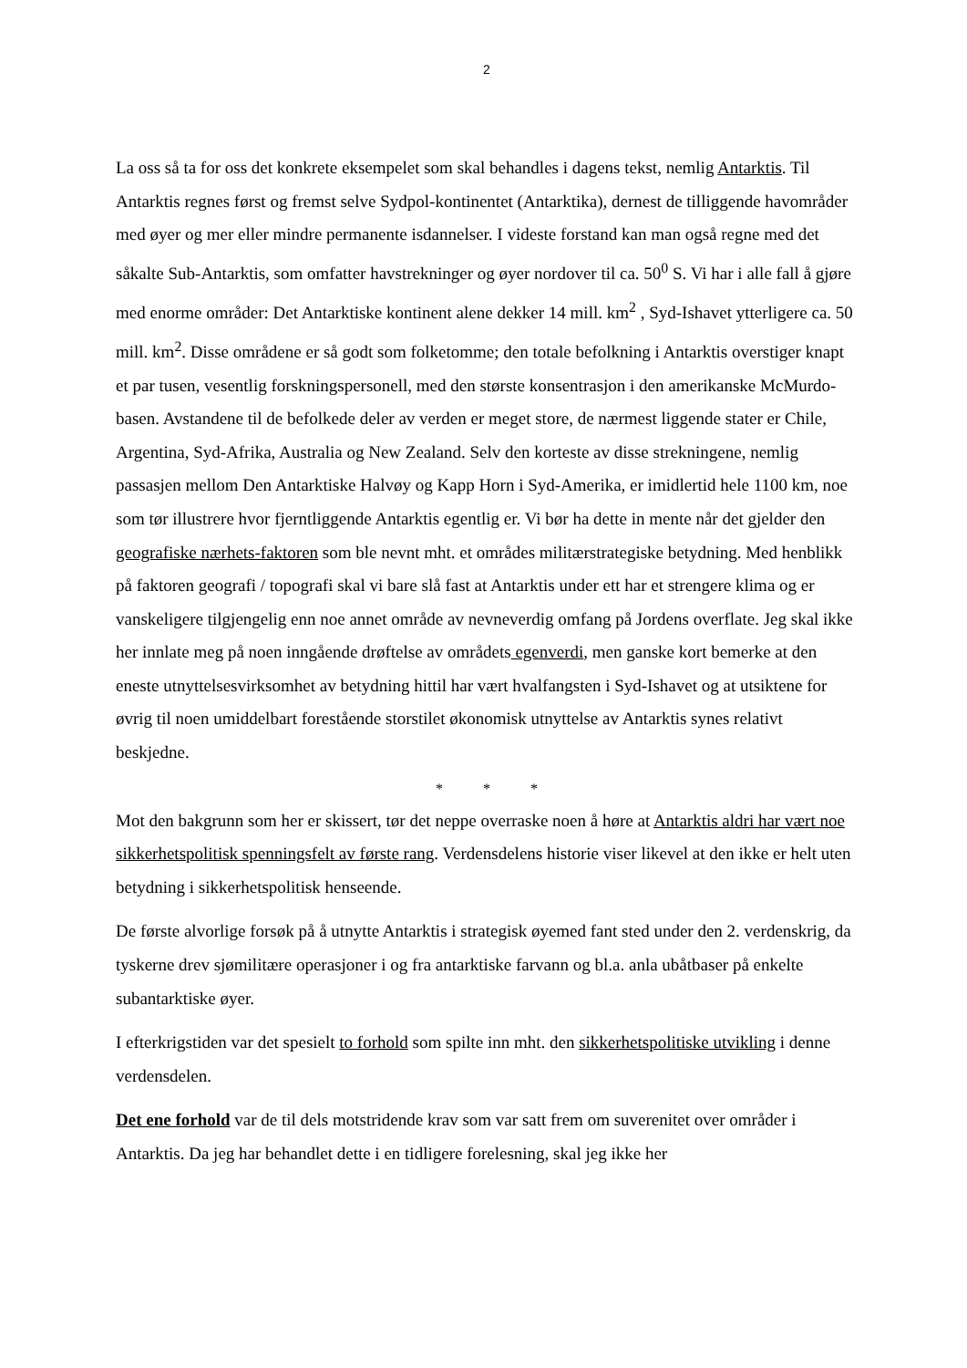2
La oss så ta for oss det konkrete eksempelet som skal behandles i dagens tekst, nemlig Antarktis. Til Antarktis regnes først og fremst selve Sydpol-kontinentet (Antarktika), dernest de tilliggende havområder med øyer og mer eller mindre permanente isdannelser. I videste forstand kan man også regne med det såkalte Sub-Antarktis, som omfatter havstrekninger og øyer nordover til ca. 50<sup>0</sup> S. Vi har i alle fall å gjøre med enorme områder: Det Antarktiske kontinent alene dekker 14 mill. km<sup>2</sup> , Syd-Ishavet ytterligere ca. 50 mill. km<sup>2</sup>. Disse områdene er så godt som folketomme; den totale befolkning i Antarktis overstiger knapt et par tusen, vesentlig forskningspersonell, med den største konsentrasjon i den amerikanske McMurdo-basen. Avstandene til de befolkede deler av verden er meget store, de nærmest liggende stater er Chile, Argentina, Syd-Afrika, Australia og New Zealand. Selv den korteste av disse strekningene, nemlig passasjen mellom Den Antarktiske Halvøy og Kapp Horn i Syd-Amerika, er imidlertid hele 1100 km, noe som tør illustrere hvor fjerntliggende Antarktis egentlig er. Vi bør ha dette in mente når det gjelder den geografiske nærhets-faktoren som ble nevnt mht. et områdes militærstrategiske betydning. Med henblikk på faktoren geografi / topografi skal vi bare slå fast at Antarktis under ett har et strengere klima og er vanskeligere tilgjengelig enn noe annet område av nevneverdig omfang på Jordens overflate. Jeg skal ikke her innlate meg på noen inngående drøftelse av områdets egenverdi, men ganske kort bemerke at den eneste utnyttelsesvirksomhet av betydning hittil har vært hvalfangsten i Syd-Ishavet og at utsiktene for øvrig til noen umiddelbart forestående storstilet økonomisk utnyttelse av Antarktis synes relativt beskjedne.
* * *
Mot den bakgrunn som her er skissert, tør det neppe overraske noen å høre at Antarktis aldri har vært noe sikkerhetspolitisk spenningsfelt av første rang. Verdensdelens historie viser likevel at den ikke er helt uten betydning i sikkerhetspolitisk henseende.
De første alvorlige forsøk på å utnytte Antarktis i strategisk øyemed fant sted under den 2. verdenskrig, da tyskerne drev sjømilitære operasjoner i og fra antarktiske farvann og bl.a. anla ubåtbaser på enkelte subantarktiske øyer.
I efterkrigstiden var det spesielt to forhold som spilte inn mht. den sikkerhetspolitiske utvikling i denne verdensdelen.
Det ene forhold var de til dels motstridende krav som var satt frem om suverenitet over områder i Antarktis. Da jeg har behandlet dette i en tidligere forelesning, skal jeg ikke her